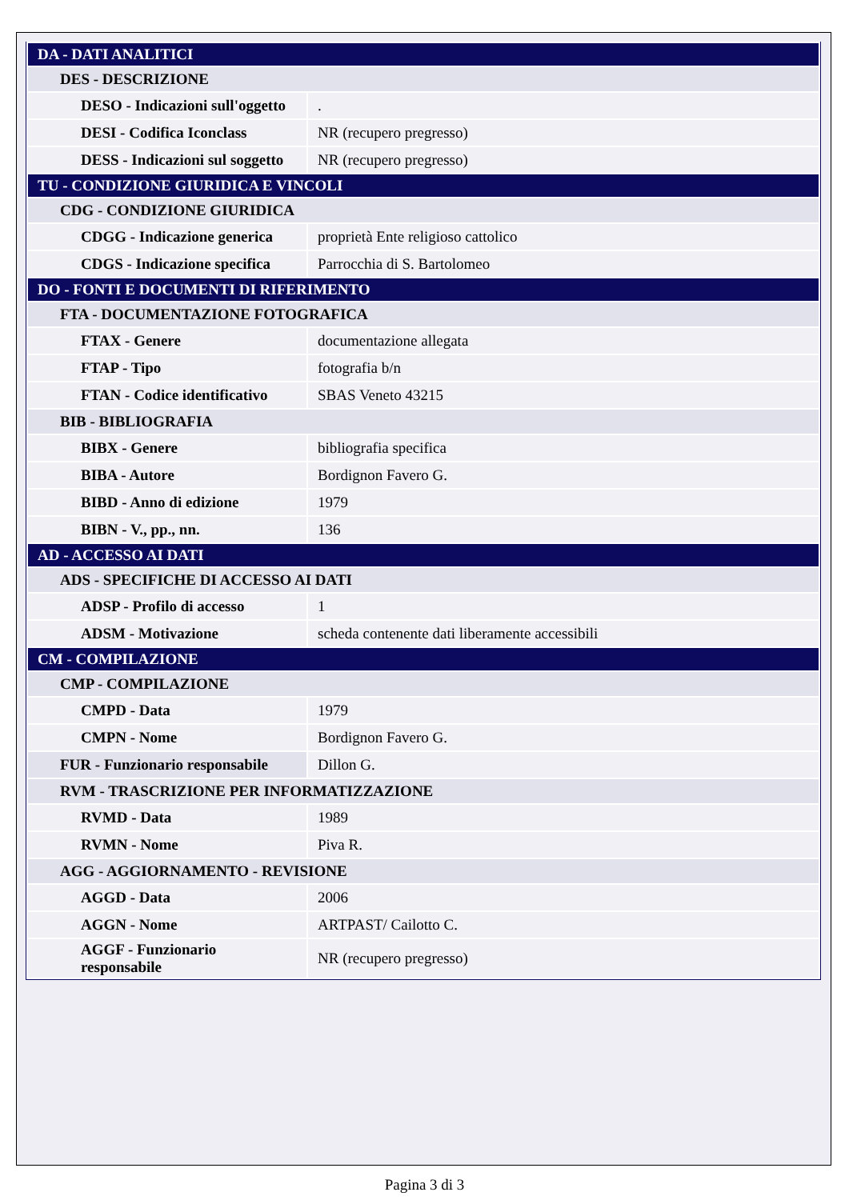| DA - DATI ANALITICI | |
| DES - DESCRIZIONE | |
| DESO - Indicazioni sull'oggetto | . |
| DESI - Codifica Iconclass | NR (recupero pregresso) |
| DESS - Indicazioni sul soggetto | NR (recupero pregresso) |
| TU - CONDIZIONE GIURIDICA E VINCOLI | |
| CDG - CONDIZIONE GIURIDICA | |
| CDGG - Indicazione generica | proprietà Ente religioso cattolico |
| CDGS - Indicazione specifica | Parrocchia di S. Bartolomeo |
| DO - FONTI E DOCUMENTI DI RIFERIMENTO | |
| FTA - DOCUMENTAZIONE FOTOGRAFICA | |
| FTAX - Genere | documentazione allegata |
| FTAP - Tipo | fotografia b/n |
| FTAN - Codice identificativo | SBAS Veneto 43215 |
| BIB - BIBLIOGRAFIA | |
| BIBX - Genere | bibliografia specifica |
| BIBA - Autore | Bordignon Favero G. |
| BIBD - Anno di edizione | 1979 |
| BIBN - V., pp., nn. | 136 |
| AD - ACCESSO AI DATI | |
| ADS - SPECIFICHE DI ACCESSO AI DATI | |
| ADSP - Profilo di accesso | 1 |
| ADSM - Motivazione | scheda contenente dati liberamente accessibili |
| CM - COMPILAZIONE | |
| CMP - COMPILAZIONE | |
| CMPD - Data | 1979 |
| CMPN - Nome | Bordignon Favero G. |
| FUR - Funzionario responsabile | Dillon G. |
| RVM - TRASCRIZIONE PER INFORMATIZZAZIONE | |
| RVMD - Data | 1989 |
| RVMN - Nome | Piva R. |
| AGG - AGGIORNAMENTO - REVISIONE | |
| AGGD - Data | 2006 |
| AGGN - Nome | ARTPAST/ Cailotto C. |
| AGGF - Funzionario responsabile | NR (recupero pregresso) |
Pagina 3 di 3